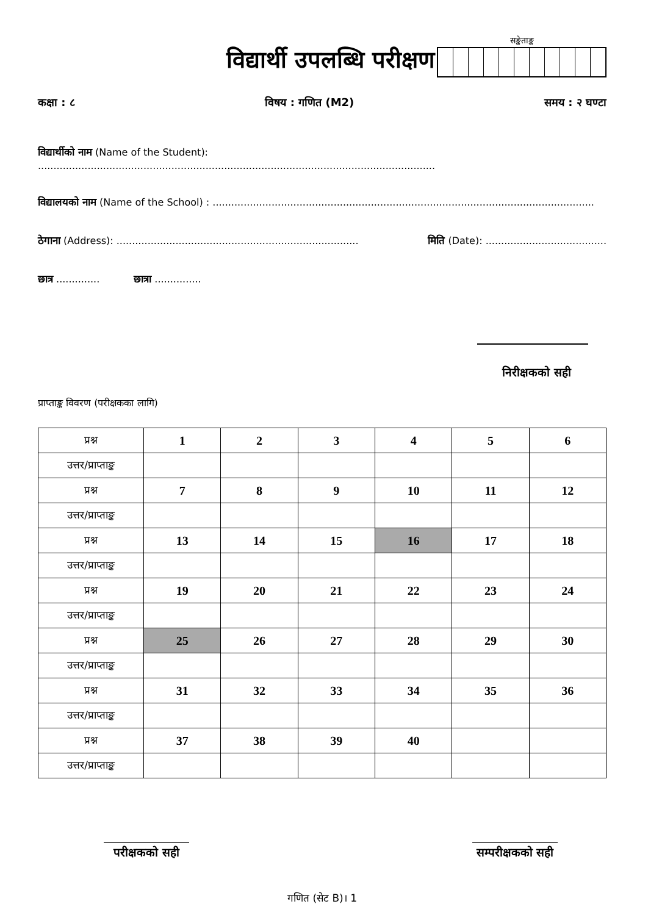विद्यार्थी उपलब्धि परीक्षण
सङ्केताङ्क
कक्षा : ८ विषय : गणित (M2) समय : २ घण्टा
विद्यार्थीको नाम (Name of the Student): ................................................................................................................................
विद्यालयको नाम (Name of the School) : ...........................................................................................................................
ठेगाना (Address): .............................................................................. मिति (Date): .......................................
छात्र .............. छात्रा ...............
निरीक्षकको सही
प्राप्ताङ्क विवरण (परीक्षकका लागि)
| प्रश्न | 1 | 2 | 3 | 4 | 5 | 6 |
| उत्तर/प्राप्ताङ्क | | | | | | |
| प्रश्न | 7 | 8 | 9 | 10 | 11 | 12 |
| उत्तर/प्राप्ताङ्क | | | | | | |
| प्रश्न | 13 | 14 | 15 | 16 | 17 | 18 |
| उत्तर/प्राप्ताङ्क | | | | | | |
| प्रश्न | 19 | 20 | 21 | 22 | 23 | 24 |
| उत्तर/प्राप्ताङ्क | | | | | | |
| प्रश्न | 25 | 26 | 27 | 28 | 29 | 30 |
| उत्तर/प्राप्ताङ्क | | | | | | |
| प्रश्न | 31 | 32 | 33 | 34 | 35 | 36 |
| उत्तर/प्राप्ताङ्क | | | | | | |
| प्रश्न | 37 | 38 | 39 | 40 | | |
| उत्तर/प्राप्ताङ्क | | | | | | |
परीक्षकको सही
सम्परीक्षकको सही
गणित (सेट B)। 1